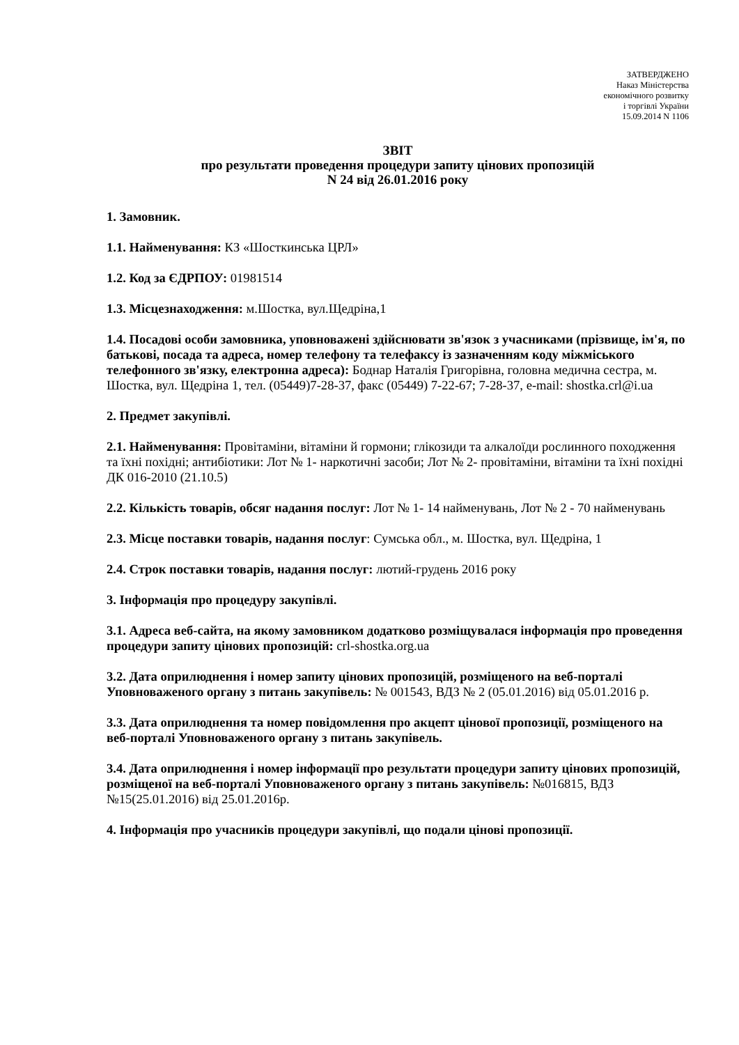ЗАТВЕРДЖЕНО
Наказ Міністерства
економічного розвитку
і торгівлі України
15.09.2014 N 1106
ЗВІТ
про результати проведення процедури запиту цінових пропозицій
N 24 від 26.01.2016 року
1. Замовник.
1.1. Найменування: КЗ «Шосткинська ЦРЛ»
1.2. Код за ЄДРПОУ: 01981514
1.3. Місцезнаходження: м.Шостка, вул.Щедріна,1
1.4. Посадові особи замовника, уповноважені здійснювати зв'язок з учасниками (прізвище, ім'я, по батькові, посада та адреса, номер телефону та телефаксу із зазначенням коду міжміського телефонного зв'язку, електронна адреса): Боднар Наталія Григорівна, головна медична сестра, м. Шостка, вул. Щедріна 1, тел. (05449)7-28-37, факс (05449) 7-22-67; 7-28-37, e-mail: shostka.crl@i.ua
2. Предмет закупівлі.
2.1. Найменування: Провітаміни, вітаміни й гормони; глікозиди та алкалоїди рослинного походження та їхні похідні; антибіотики: Лот № 1- наркотичні засоби; Лот № 2- провітаміни, вітаміни та їхні похідні ДК 016-2010 (21.10.5)
2.2. Кількість товарів, обсяг надання послуг: Лот № 1- 14 найменувань, Лот № 2 - 70 найменувань
2.3. Місце поставки товарів, надання послуг: Сумська обл., м. Шостка, вул. Щедріна, 1
2.4. Строк поставки товарів, надання послуг: лютий-грудень 2016 року
3. Інформація про процедуру закупівлі.
3.1. Адреса веб-сайта, на якому замовником додатково розміщувалася інформація про проведення процедури запиту цінових пропозицій: crl-shostka.org.ua
3.2. Дата оприлюднення і номер запиту цінових пропозицій, розміщеного на веб-порталі Уповноваженого органу з питань закупівель: № 001543, ВДЗ № 2 (05.01.2016) від 05.01.2016 р.
3.3. Дата оприлюднення та номер повідомлення про акцепт цінової пропозиції, розміщеного на веб-порталі Уповноваженого органу з питань закупівель.
3.4. Дата оприлюднення і номер інформації про результати процедури запиту цінових пропозицій, розміщеної на веб-порталі Уповноваженого органу з питань закупівель: №016815, ВДЗ №15(25.01.2016) від 25.01.2016р.
4. Інформація про учасників процедури закупівлі, що подали цінові пропозиції.